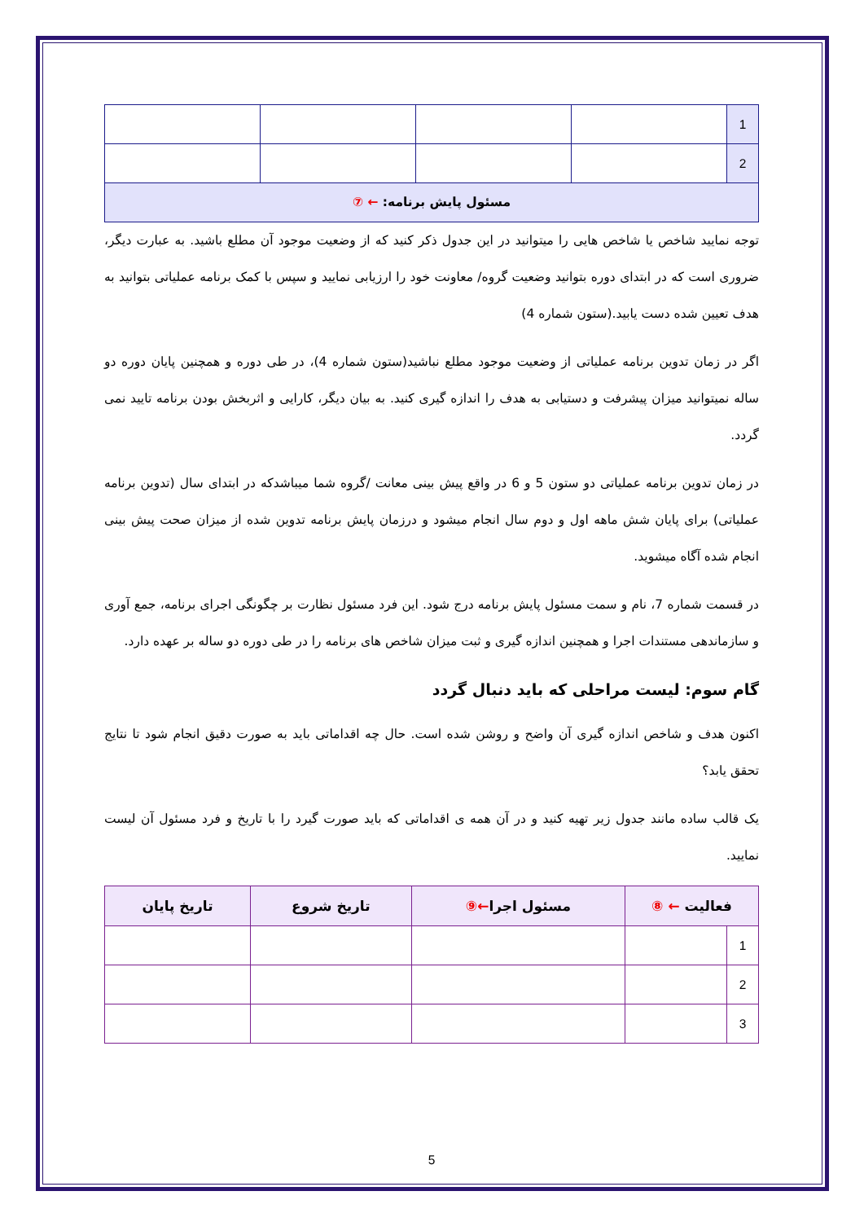| 1 | | | | |
| 2 | | | | |
| مسئول پایش برنامه: ← ⑦ | | | | |
توجه نمایید شاخص یا شاخص هایی را میتوانید در این جدول ذکر کنید که از وضعیت موجود آن مطلع باشید. به عبارت دیگر، ضروری است که در ابتدای دوره بتوانید وضعیت گروه/ معاونت خود را ارزیابی نمایید و سپس با کمک برنامه عملیاتی بتوانید به هدف تعیین شده دست یابید.(ستون شماره 4)
اگر در زمان تدوین برنامه عملیاتی از وضعیت موجود مطلع نباشید(ستون شماره 4)، در طی دوره و همچنین پایان دوره دو ساله نمیتوانید میزان پیشرفت و دستیابی به هدف را اندازه گیری کنید. به بیان دیگر، کارایی و اثربخش بودن برنامه تایید نمی گردد.
در زمان تدوین برنامه عملیاتی دو ستون 5 و 6 در واقع پیش بینی معانت /گروه شما میباشدکه در ابتدای سال (تدوین برنامه عملیاتی) برای پایان شش ماهه اول و دوم سال انجام میشود و درزمان پایش برنامه تدوین شده از میزان صحت پیش بینی انجام شده آگاه میشوید.
در قسمت شماره 7، نام و سمت مسئول پایش برنامه درج شود. این فرد مسئول نظارت بر چگونگی اجرای برنامه، جمع آوری و سازماندهی مستندات اجرا و همچنین اندازه گیری و ثبت میزان شاخص های برنامه را در طی دوره دو ساله بر عهده دارد.
گام سوم: لیست مراحلی که باید دنبال گردد
اکنون هدف و شاخص اندازه گیری آن واضح و روشن شده است. حال چه اقداماتی باید به صورت دقیق انجام شود تا نتایج تحقق یابد؟
یک قالب ساده مانند جدول زیر تهیه کنید و در آن همه ی اقداماتی که باید صورت گیرد را با تاریخ و فرد مسئول آن لیست نمایید.
| فعالیت ← ⑧ | | مسئول اجرا ←⑨ | تاریخ شروع | تاریخ پایان |
| --- | --- | --- | --- | --- |
| 1 | | | | |
| 2 | | | | |
| 3 | | | | |
5